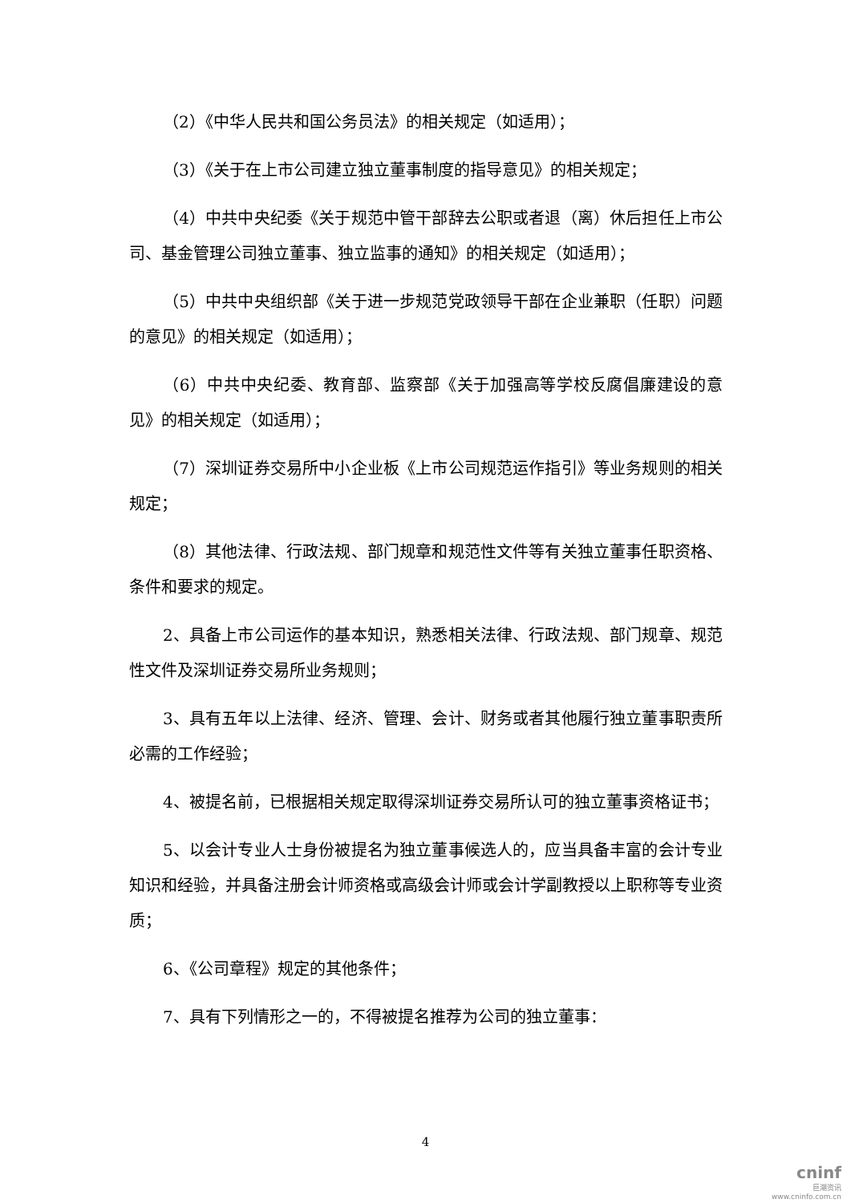（2）《中华人民共和国公务员法》的相关规定（如适用）；
（3）《关于在上市公司建立独立董事制度的指导意见》的相关规定；
（4）中共中央纪委《关于规范中管干部辞去公职或者退（离）休后担任上市公司、基金管理公司独立董事、独立监事的通知》的相关规定（如适用）；
（5）中共中央组织部《关于进一步规范党政领导干部在企业兼职（任职）问题的意见》的相关规定（如适用）；
（6）中共中央纪委、教育部、监察部《关于加强高等学校反腐倡廉建设的意见》的相关规定（如适用）；
（7）深圳证券交易所中小企业板《上市公司规范运作指引》等业务规则的相关规定；
（8）其他法律、行政法规、部门规章和规范性文件等有关独立董事任职资格、条件和要求的规定。
2、具备上市公司运作的基本知识，熟悉相关法律、行政法规、部门规章、规范性文件及深圳证券交易所业务规则；
3、具有五年以上法律、经济、管理、会计、财务或者其他履行独立董事职责所必需的工作经验；
4、被提名前，已根据相关规定取得深圳证券交易所认可的独立董事资格证书；
5、以会计专业人士身份被提名为独立董事候选人的，应当具备丰富的会计专业知识和经验，并具备注册会计师资格或高级会计师或会计学副教授以上职称等专业资质；
6、《公司章程》规定的其他条件；
7、具有下列情形之一的，不得被提名推荐为公司的独立董事：
4
cninf
巨潮资讯
www.cninfo.com.cn